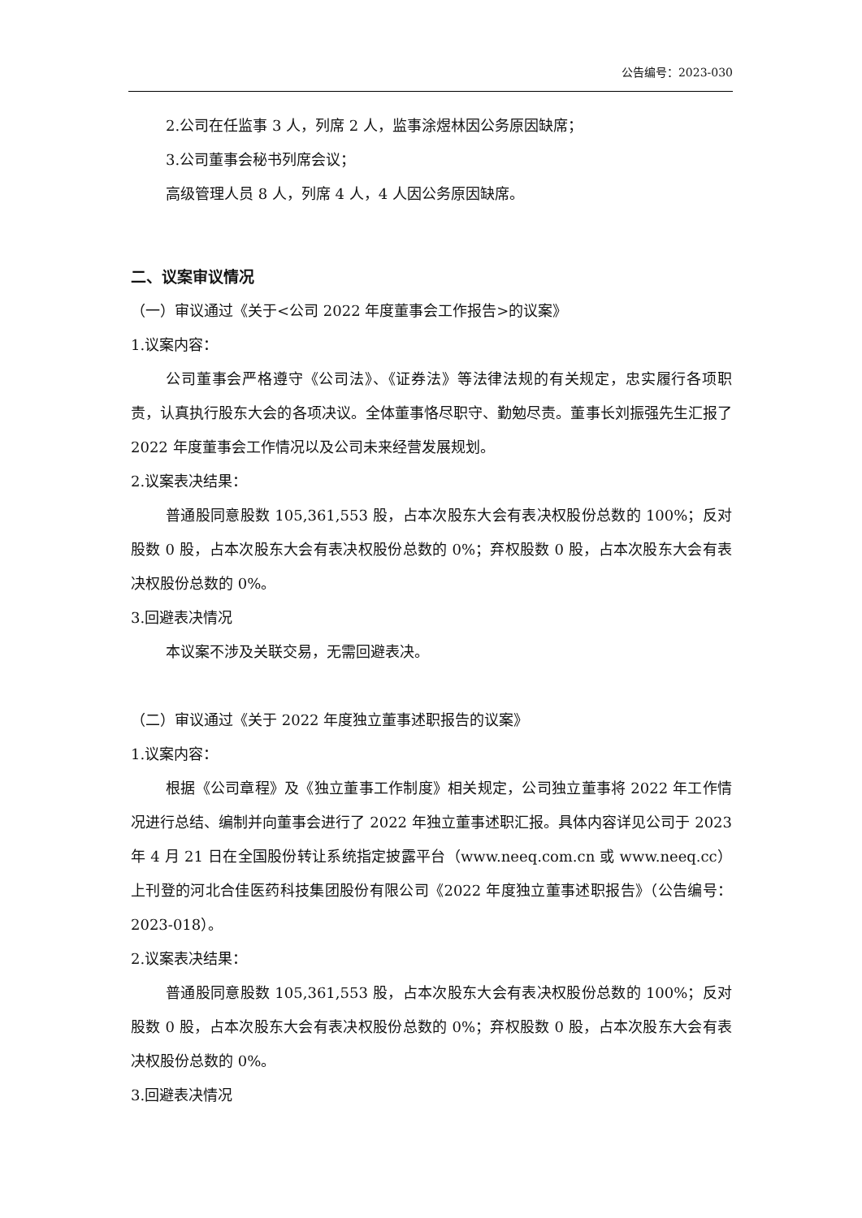公告编号：2023-030
2.公司在任监事 3 人，列席 2 人，监事涂煜林因公务原因缺席；
3.公司董事会秘书列席会议；
高级管理人员 8 人，列席 4 人，4 人因公务原因缺席。
二、议案审议情况
（一）审议通过《关于<公司 2022 年度董事会工作报告>的议案》
1.议案内容：
公司董事会严格遵守《公司法》、《证券法》等法律法规的有关规定，忠实履行各项职责，认真执行股东大会的各项决议。全体董事恪尽职守、勤勉尽责。董事长刘振强先生汇报了 2022 年度董事会工作情况以及公司未来经营发展规划。
2.议案表决结果：
普通股同意股数 105,361,553 股，占本次股东大会有表决权股份总数的 100%；反对股数 0 股，占本次股东大会有表决权股份总数的 0%；弃权股数 0 股，占本次股东大会有表决权股份总数的 0%。
3.回避表决情况
本议案不涉及关联交易，无需回避表决。
（二）审议通过《关于 2022 年度独立董事述职报告的议案》
1.议案内容：
根据《公司章程》及《独立董事工作制度》相关规定，公司独立董事将 2022 年工作情况进行总结、编制并向董事会进行了 2022 年独立董事述职汇报。具体内容详见公司于 2023 年 4 月 21 日在全国股份转让系统指定披露平台（www.neeq.com.cn 或 www.neeq.cc）上刊登的河北合佳医药科技集团股份有限公司《2022 年度独立董事述职报告》（公告编号：2023-018）。
2.议案表决结果：
普通股同意股数 105,361,553 股，占本次股东大会有表决权股份总数的 100%；反对股数 0 股，占本次股东大会有表决权股份总数的 0%；弃权股数 0 股，占本次股东大会有表决权股份总数的 0%。
3.回避表决情况